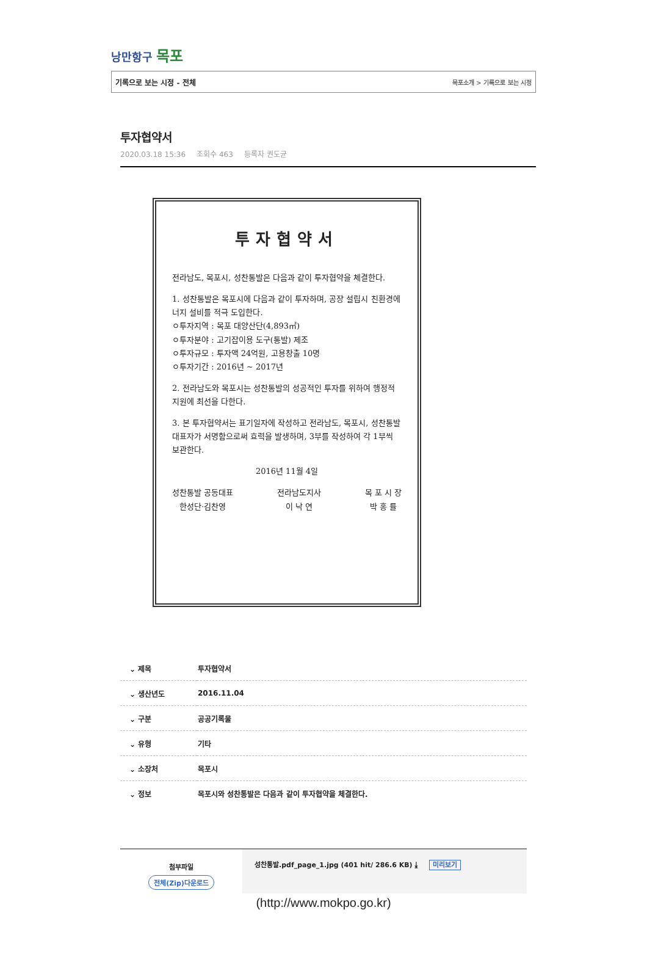낭만항구 목포
기록으로 보는 시정 - 전체 목포소개 > 기록으로 보는 시정
투자협약서
2020.03.18 15:36 조회수 463 등록자 권도균
투자협약서
전라남도, 목포시, 성찬통발은 다음과 같이 투자협약을 체결한다.
1. 성찬통발은 목포시에 다음과 같이 투자하며, 공장 설립시 친환경에너지 설비를 적극 도입한다.
ㅇ투자지역 : 목포 대양산단(4,893㎡)
ㅇ투자분야 : 고기잡이용 도구(통발) 제조
ㅇ투자규모 : 투자액 24억원, 고용창출 10명
ㅇ투자기간 : 2016년 ~ 2017년
2. 전라남도와 목포시는 성찬통발의 성공적인 투자를 위하여 행정적 지원에 최선을 다한다.
3. 본 투자협약서는 표기일자에 작성하고 전라남도, 목포시, 성찬통발 대표자가 서명함으로써 효력을 발생하며, 3부를 작성하여 각 1부씩 보관한다.
2016년 11월 4일
성찬통발 공동대표
한성단·김찬영
전라남도지사
이 낙 연
목 포 시 장
박 홍 률
| ⌄ 제목 | 투자협약서 |
| ⌄ 생산년도 | 2016.11.04 |
| ⌄ 구분 | 공공기록물 |
| ⌄ 유형 | 기타 |
| ⌄ 소장처 | 목포시 |
| ⌄ 정보 | 목포시와 성찬통발은 다음과 같이 투자협약을 체결한다. |
첨부파일
전체(Zip)다운로드
성찬통발.pdf_page_1.jpg (401 hit/ 286.6 KB) ⤓ 미리보기
(http://www.mokpo.go.kr)